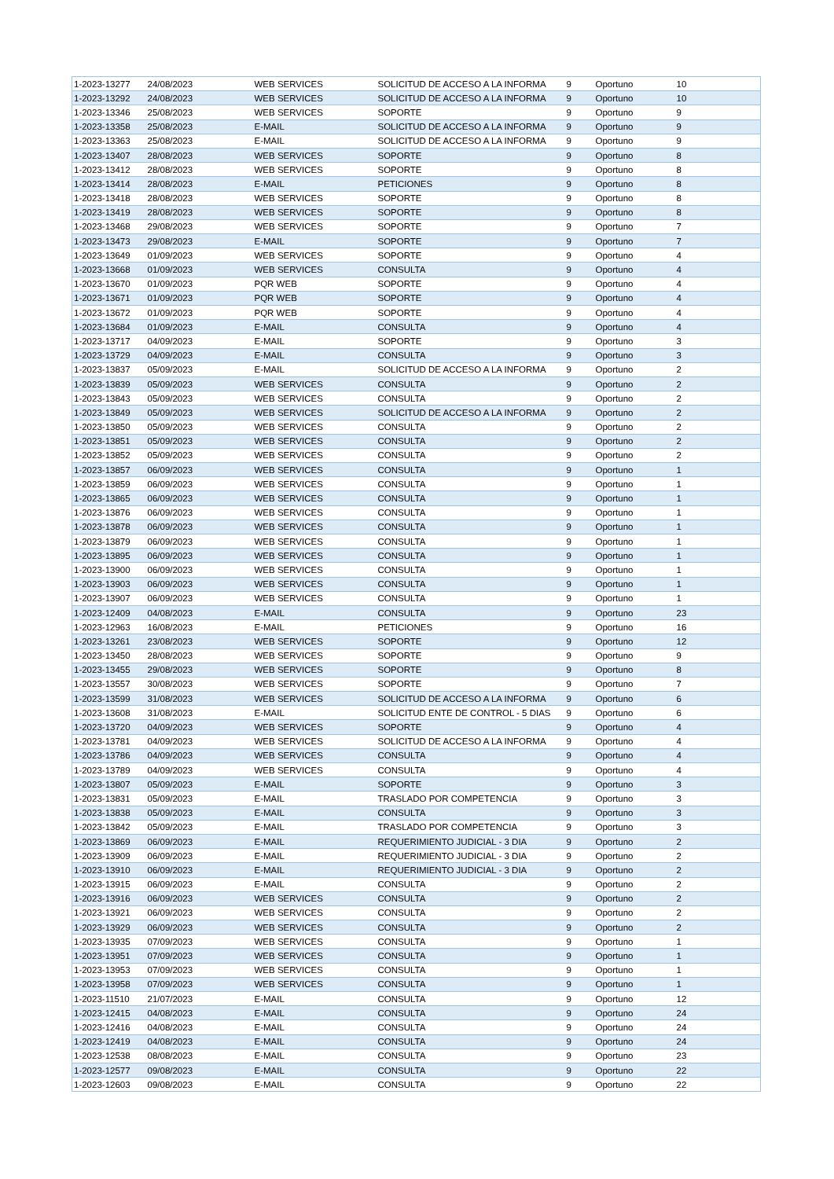| 1-2023-13277 | 24/08/2023 | WEB SERVICES | SOLICITUD DE ACCESO A LA INFORMA | 9 | Oportuno | 10 |
| 1-2023-13292 | 24/08/2023 | WEB SERVICES | SOLICITUD DE ACCESO A LA INFORMA | 9 | Oportuno | 10 |
| 1-2023-13346 | 25/08/2023 | WEB SERVICES | SOPORTE | 9 | Oportuno | 9 |
| 1-2023-13358 | 25/08/2023 | E-MAIL | SOLICITUD DE ACCESO A LA INFORMA | 9 | Oportuno | 9 |
| 1-2023-13363 | 25/08/2023 | E-MAIL | SOLICITUD DE ACCESO A LA INFORMA | 9 | Oportuno | 9 |
| 1-2023-13407 | 28/08/2023 | WEB SERVICES | SOPORTE | 9 | Oportuno | 8 |
| 1-2023-13412 | 28/08/2023 | WEB SERVICES | SOPORTE | 9 | Oportuno | 8 |
| 1-2023-13414 | 28/08/2023 | E-MAIL | PETICIONES | 9 | Oportuno | 8 |
| 1-2023-13418 | 28/08/2023 | WEB SERVICES | SOPORTE | 9 | Oportuno | 8 |
| 1-2023-13419 | 28/08/2023 | WEB SERVICES | SOPORTE | 9 | Oportuno | 8 |
| 1-2023-13468 | 29/08/2023 | WEB SERVICES | SOPORTE | 9 | Oportuno | 7 |
| 1-2023-13473 | 29/08/2023 | E-MAIL | SOPORTE | 9 | Oportuno | 7 |
| 1-2023-13649 | 01/09/2023 | WEB SERVICES | SOPORTE | 9 | Oportuno | 4 |
| 1-2023-13668 | 01/09/2023 | WEB SERVICES | CONSULTA | 9 | Oportuno | 4 |
| 1-2023-13670 | 01/09/2023 | PQR WEB | SOPORTE | 9 | Oportuno | 4 |
| 1-2023-13671 | 01/09/2023 | PQR WEB | SOPORTE | 9 | Oportuno | 4 |
| 1-2023-13672 | 01/09/2023 | PQR WEB | SOPORTE | 9 | Oportuno | 4 |
| 1-2023-13684 | 01/09/2023 | E-MAIL | CONSULTA | 9 | Oportuno | 4 |
| 1-2023-13717 | 04/09/2023 | E-MAIL | SOPORTE | 9 | Oportuno | 3 |
| 1-2023-13729 | 04/09/2023 | E-MAIL | CONSULTA | 9 | Oportuno | 3 |
| 1-2023-13837 | 05/09/2023 | E-MAIL | SOLICITUD DE ACCESO A LA INFORMA | 9 | Oportuno | 2 |
| 1-2023-13839 | 05/09/2023 | WEB SERVICES | CONSULTA | 9 | Oportuno | 2 |
| 1-2023-13843 | 05/09/2023 | WEB SERVICES | CONSULTA | 9 | Oportuno | 2 |
| 1-2023-13849 | 05/09/2023 | WEB SERVICES | SOLICITUD DE ACCESO A LA INFORMA | 9 | Oportuno | 2 |
| 1-2023-13850 | 05/09/2023 | WEB SERVICES | CONSULTA | 9 | Oportuno | 2 |
| 1-2023-13851 | 05/09/2023 | WEB SERVICES | CONSULTA | 9 | Oportuno | 2 |
| 1-2023-13852 | 05/09/2023 | WEB SERVICES | CONSULTA | 9 | Oportuno | 2 |
| 1-2023-13857 | 06/09/2023 | WEB SERVICES | CONSULTA | 9 | Oportuno | 1 |
| 1-2023-13859 | 06/09/2023 | WEB SERVICES | CONSULTA | 9 | Oportuno | 1 |
| 1-2023-13865 | 06/09/2023 | WEB SERVICES | CONSULTA | 9 | Oportuno | 1 |
| 1-2023-13876 | 06/09/2023 | WEB SERVICES | CONSULTA | 9 | Oportuno | 1 |
| 1-2023-13878 | 06/09/2023 | WEB SERVICES | CONSULTA | 9 | Oportuno | 1 |
| 1-2023-13879 | 06/09/2023 | WEB SERVICES | CONSULTA | 9 | Oportuno | 1 |
| 1-2023-13895 | 06/09/2023 | WEB SERVICES | CONSULTA | 9 | Oportuno | 1 |
| 1-2023-13900 | 06/09/2023 | WEB SERVICES | CONSULTA | 9 | Oportuno | 1 |
| 1-2023-13903 | 06/09/2023 | WEB SERVICES | CONSULTA | 9 | Oportuno | 1 |
| 1-2023-13907 | 06/09/2023 | WEB SERVICES | CONSULTA | 9 | Oportuno | 1 |
| 1-2023-12409 | 04/08/2023 | E-MAIL | CONSULTA | 9 | Oportuno | 23 |
| 1-2023-12963 | 16/08/2023 | E-MAIL | PETICIONES | 9 | Oportuno | 16 |
| 1-2023-13261 | 23/08/2023 | WEB SERVICES | SOPORTE | 9 | Oportuno | 12 |
| 1-2023-13450 | 28/08/2023 | WEB SERVICES | SOPORTE | 9 | Oportuno | 9 |
| 1-2023-13455 | 29/08/2023 | WEB SERVICES | SOPORTE | 9 | Oportuno | 8 |
| 1-2023-13557 | 30/08/2023 | WEB SERVICES | SOPORTE | 9 | Oportuno | 7 |
| 1-2023-13599 | 31/08/2023 | WEB SERVICES | SOLICITUD DE ACCESO A LA INFORMA | 9 | Oportuno | 6 |
| 1-2023-13608 | 31/08/2023 | E-MAIL | SOLICITUD ENTE DE CONTROL - 5 DIAS | 9 | Oportuno | 6 |
| 1-2023-13720 | 04/09/2023 | WEB SERVICES | SOPORTE | 9 | Oportuno | 4 |
| 1-2023-13781 | 04/09/2023 | WEB SERVICES | SOLICITUD DE ACCESO A LA INFORMA | 9 | Oportuno | 4 |
| 1-2023-13786 | 04/09/2023 | WEB SERVICES | CONSULTA | 9 | Oportuno | 4 |
| 1-2023-13789 | 04/09/2023 | WEB SERVICES | CONSULTA | 9 | Oportuno | 4 |
| 1-2023-13807 | 05/09/2023 | E-MAIL | SOPORTE | 9 | Oportuno | 3 |
| 1-2023-13831 | 05/09/2023 | E-MAIL | TRASLADO POR COMPETENCIA | 9 | Oportuno | 3 |
| 1-2023-13838 | 05/09/2023 | E-MAIL | CONSULTA | 9 | Oportuno | 3 |
| 1-2023-13842 | 05/09/2023 | E-MAIL | TRASLADO POR COMPETENCIA | 9 | Oportuno | 3 |
| 1-2023-13869 | 06/09/2023 | E-MAIL | REQUERIMIENTO JUDICIAL - 3 DIA | 9 | Oportuno | 2 |
| 1-2023-13909 | 06/09/2023 | E-MAIL | REQUERIMIENTO JUDICIAL - 3 DIA | 9 | Oportuno | 2 |
| 1-2023-13910 | 06/09/2023 | E-MAIL | REQUERIMIENTO JUDICIAL - 3 DIA | 9 | Oportuno | 2 |
| 1-2023-13915 | 06/09/2023 | E-MAIL | CONSULTA | 9 | Oportuno | 2 |
| 1-2023-13916 | 06/09/2023 | WEB SERVICES | CONSULTA | 9 | Oportuno | 2 |
| 1-2023-13921 | 06/09/2023 | WEB SERVICES | CONSULTA | 9 | Oportuno | 2 |
| 1-2023-13929 | 06/09/2023 | WEB SERVICES | CONSULTA | 9 | Oportuno | 2 |
| 1-2023-13935 | 07/09/2023 | WEB SERVICES | CONSULTA | 9 | Oportuno | 1 |
| 1-2023-13951 | 07/09/2023 | WEB SERVICES | CONSULTA | 9 | Oportuno | 1 |
| 1-2023-13953 | 07/09/2023 | WEB SERVICES | CONSULTA | 9 | Oportuno | 1 |
| 1-2023-13958 | 07/09/2023 | WEB SERVICES | CONSULTA | 9 | Oportuno | 1 |
| 1-2023-11510 | 21/07/2023 | E-MAIL | CONSULTA | 9 | Oportuno | 12 |
| 1-2023-12415 | 04/08/2023 | E-MAIL | CONSULTA | 9 | Oportuno | 24 |
| 1-2023-12416 | 04/08/2023 | E-MAIL | CONSULTA | 9 | Oportuno | 24 |
| 1-2023-12419 | 04/08/2023 | E-MAIL | CONSULTA | 9 | Oportuno | 24 |
| 1-2023-12538 | 08/08/2023 | E-MAIL | CONSULTA | 9 | Oportuno | 23 |
| 1-2023-12577 | 09/08/2023 | E-MAIL | CONSULTA | 9 | Oportuno | 22 |
| 1-2023-12603 | 09/08/2023 | E-MAIL | CONSULTA | 9 | Oportuno | 22 |